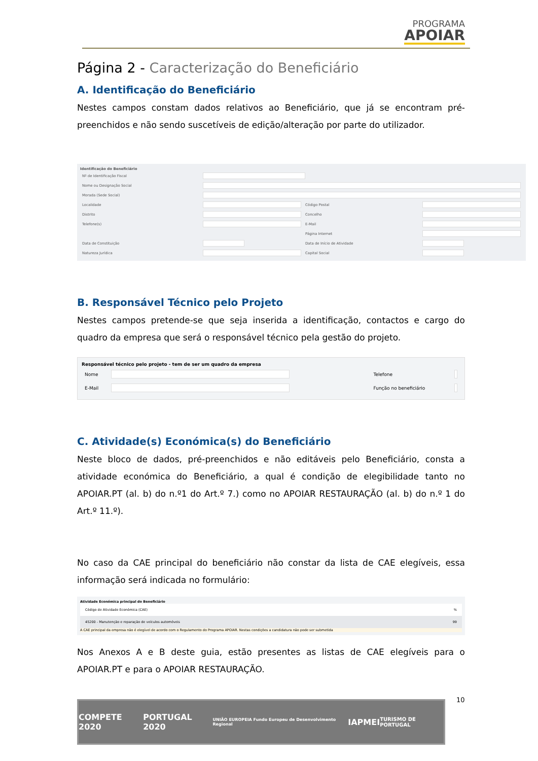PROGRAMA
APOIAR
Página 2 - Caracterização do Beneficiário
A. Identificação do Beneficiário
Nestes campos constam dados relativos ao Beneficiário, que já se encontram pré-preenchidos e não sendo suscetíveis de edição/alteração por parte do utilizador.
Identificação do Beneficiário
| Nº de Identificação Fiscal | | | |
| Nome ou Designação Social | | | |
| Morada (Sede Social) | | | |
| Localidade | | Código Postal | |
| Distrito | | Concelho | |
| Telefone(s) | | E-Mail | |
| | | Página Internet | |
| Data de Constituição | | Data de Início de Atividade | |
| Natureza Jurídica | | Capital Social | |
B. Responsável Técnico pelo Projeto
Nestes campos pretende-se que seja inserida a identificação, contactos e cargo do quadro da empresa que será o responsável técnico pela gestão do projeto.
Responsável técnico pelo projeto - tem de ser um quadro da empresa
| Nome | | Telefone | |
| E-Mail | | Função no beneficiário | |
C. Atividade(s) Económica(s) do Beneficiário
Neste bloco de dados, pré-preenchidos e não editáveis pelo Beneficiário, consta a atividade económica do Beneficiário, a qual é condição de elegibilidade tanto no APOIAR.PT (al. b) do n.º1 do Art.º 7.) como no APOIAR RESTAURAÇÃO (al. b) do n.º 1 do Art.º 11.º).
No caso da CAE principal do beneficiário não constar da lista de CAE elegíveis, essa informação será indicada no formulário:
Atividade Económica principal do Beneficiário
| Código de Atividade Económica (CAE) | % |
| 45200 - Manutenção e reparação de veículos automóveis | 99 |
A CAE principal da empresa não é elegível de acordo com o Regulamento do Programa APOIAR. Nestas condições a candidatura não pode ser submetida
Nos Anexos A e B deste guia, estão presentes as listas de CAE elegíveis para o APOIAR.PT e para o APOIAR RESTAURAÇÃO.
10
COMPETE 2020 PORTUGAL 2020 UNIÃO EUROPEIA Fundo Europeu de Desenvolvimento Regional IAPMEI TURISMO DE PORTUGAL